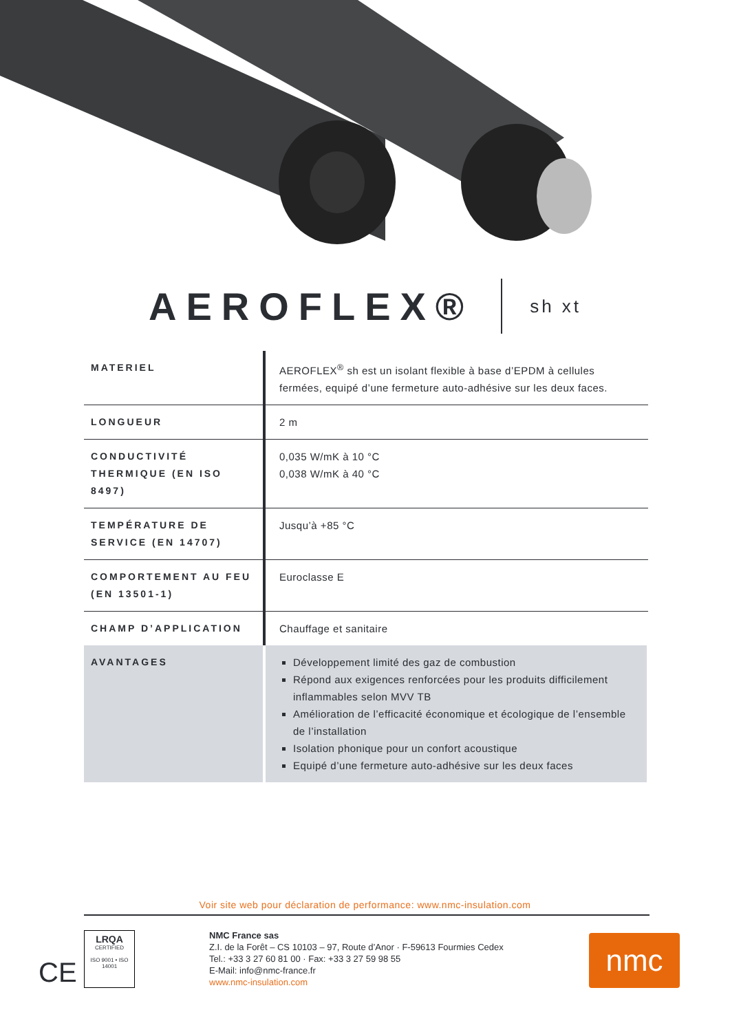AEROFLEX® sh xt
| MATERIEL | AEROFLEX<sup>®</sup> sh est un isolant flexible à base d’EPDM à cellules fermées, equipé d’une fermeture auto-adhésive sur les deux faces. |
| LONGUEUR | 2 m |
| CONDUCTIVITÉ THERMIQUE (EN ISO 8497) | 0,035 W/mK à 10 °C 0,038 W/mK à 40 °C |
| TEMPÉRATURE DE SERVICE (EN 14707) | Jusqu’à +85 °C |
| COMPORTEMENT AU FEU (EN 13501-1) | Euroclasse E |
| CHAMP D’APPLICATION | Chauffage et sanitaire |
| AVANTAGES | Développement limité des gaz de combustion Répond aux exigences renforcées pour les produits difficilement inflammables selon MVV TB Amélioration de l’efficacité économique et écologique de l’ensemble de l’installation Isolation phonique pour un confort acoustique Equipé d’une fermeture auto-adhésive sur les deux faces |
Voir site web pour déclaration de performance: www.nmc-insulation.com
CE
LRQA
CERTIFIED
ISO 9001 • ISO 14001
NMC France sas
Z.I. de la Forêt – CS 10103 – 97, Route d’Anor · F-59613 Fourmies Cedex
Tel.: +33 3 27 60 81 00 · Fax: +33 3 27 59 98 55
E-Mail: info@nmc-france.fr
www.nmc-insulation.com
nmc